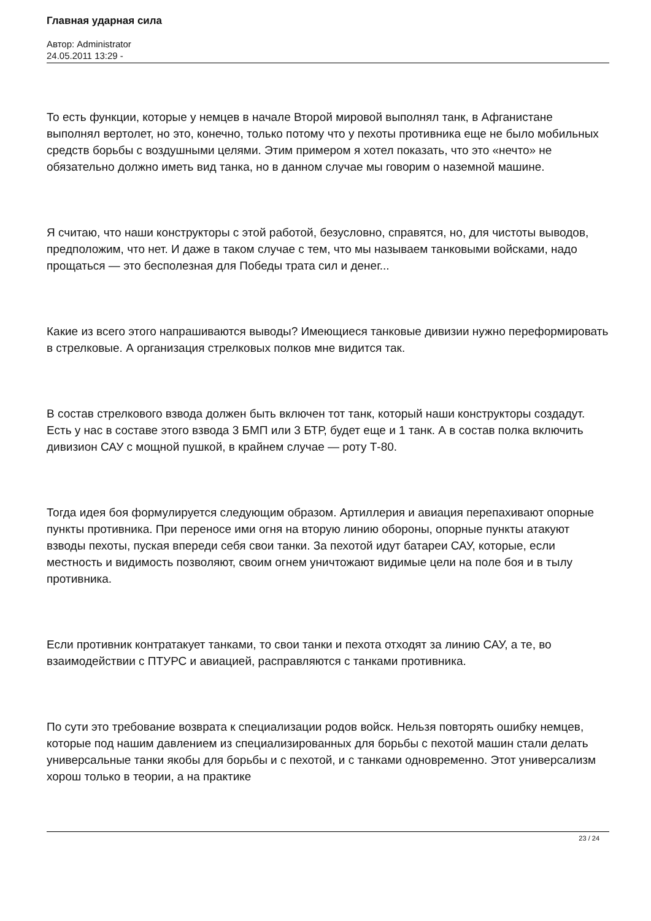Главная ударная сила
Автор: Administrator
24.05.2011 13:29 -
То есть функции, которые у немцев в начале Второй мировой выполнял танк, в Афганистане выполнял вертолет, но это, конечно, только потому что у пехоты противника еще не было мобильных средств борьбы с воздушными целями. Этим примером я хотел показать, что это «нечто» не обязательно должно иметь вид танка, но в данном случае мы говорим о наземной машине.
Я считаю, что наши конструкторы с этой работой, безусловно, справятся, но, для чистоты выводов, предположим, что нет. И даже в таком случае с тем, что мы называем танковыми войсками, надо прощаться — это бесполезная для Победы трата сил и денег...
Какие из всего этого напрашиваются выводы? Имеющиеся танковые дивизии нужно переформировать в стрелковые. А организация стрелковых полков мне видится так.
В состав стрелкового взвода должен быть включен тот танк, который наши конструкторы создадут. Есть у нас в составе этого взвода 3 БМП или 3 БТР, будет еще и 1 танк. А в состав полка включить дивизион САУ с мощной пушкой, в крайнем случае — роту Т-80.
Тогда идея боя формулируется следующим образом. Артиллерия и авиация перепахивают опорные пункты противника. При переносе ими огня на вторую линию обороны, опорные пункты атакуют взводы пехоты, пуская впереди себя свои танки. За пехотой идут батареи САУ, которые, если местность и видимость позволяют, своим огнем уничтожают видимые цели на поле боя и в тылу противника.
Если противник контратакует танками, то свои танки и пехота отходят за линию САУ, а те, во взаимодействии с ПТУРС и авиацией, расправляются с танками противника.
По сути это требование возврата к специализации родов войск. Нельзя повторять ошибку немцев, которые под нашим давлением из специализированных для борьбы с пехотой машин стали делать универсальные танки якобы для борьбы и с пехотой, и с танками одновременно. Этот универсализм хорош только в теории, а на практике
23 / 24